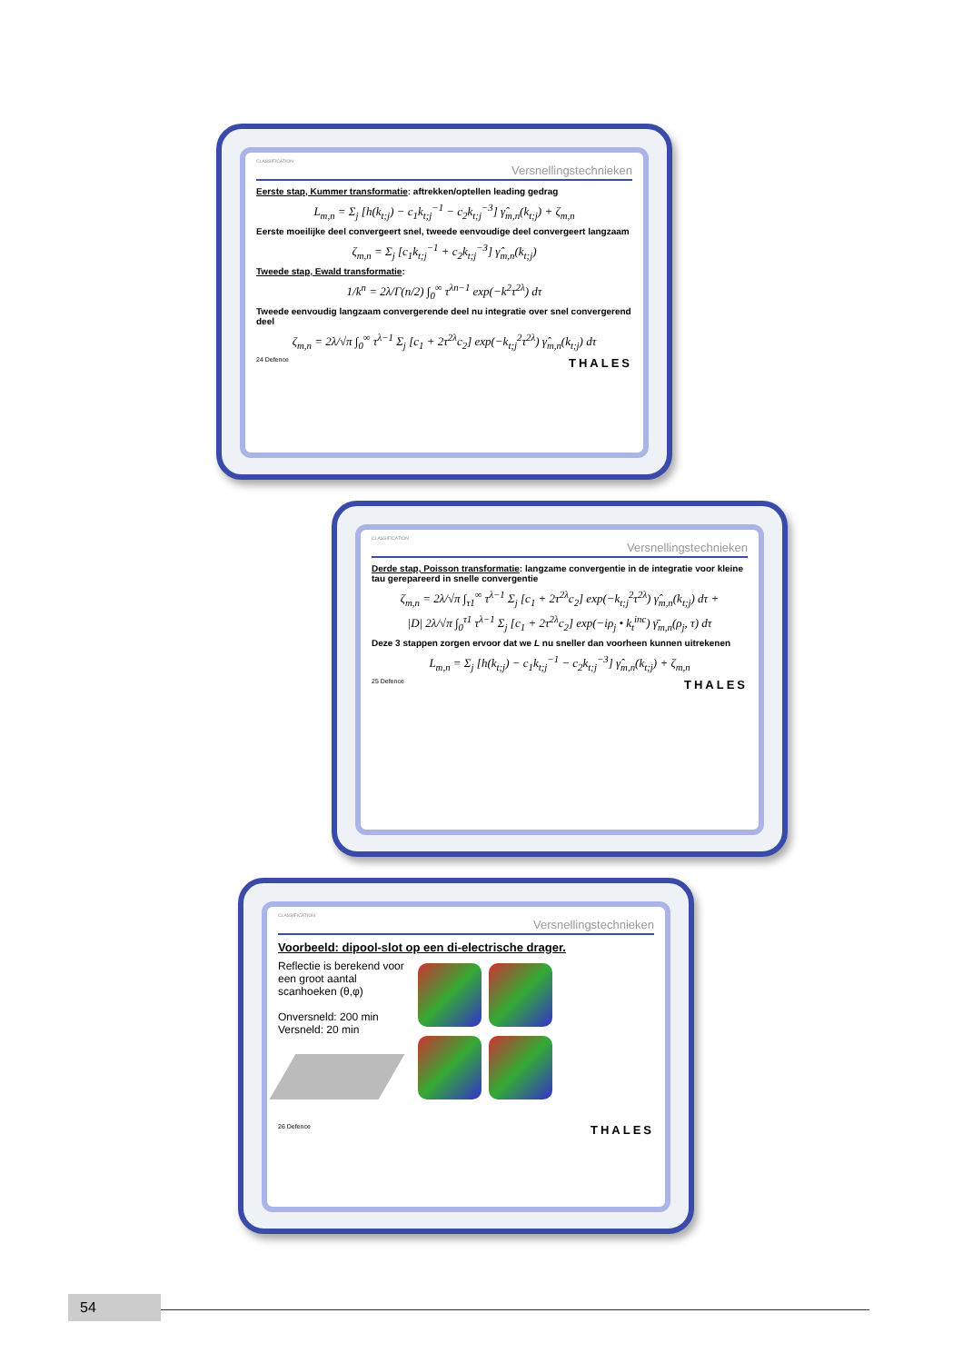CLASSIFICATION
Versnellingstechnieken
Eerste stap, Kummer transformatie: aftrekken/optellen leading gedrag
L<sub>m,n</sub> = Σ<sub>j</sub> [h(k<sub>t;j</sub>) − c<sub>1</sub>k<sub>t;j</sub><sup>−1</sup> − c<sub>2</sub>k<sub>t;j</sub><sup>−3</sup>] γ̂<sub>m,n</sub>(k<sub>t;j</sub>) + ζ<sub>m,n</sub>
Eerste moeilijke deel convergeert snel, tweede eenvoudige deel convergeert langzaam
ζ<sub>m,n</sub> = Σ<sub>j</sub> [c<sub>1</sub>k<sub>t;j</sub><sup>−1</sup> + c<sub>2</sub>k<sub>t;j</sub><sup>−3</sup>] γ̂<sub>m,n</sub>(k<sub>t;j</sub>)
Tweede stap, Ewald transformatie:
1/k<sup>n</sup> = 2λ/Γ(n/2) ∫<sub>0</sub><sup>∞</sup> τ<sup>λn−1</sup> exp(−k<sup>2</sup>τ<sup>2λ</sup>) dτ
Tweede eenvoudig langzaam convergerende deel nu integratie over snel convergerend deel
ζ<sub>m,n</sub> = 2λ/√π ∫<sub>0</sub><sup>∞</sup> τ<sup>λ−1</sup> Σ<sub>j</sub> [c<sub>1</sub> + 2τ<sup>2λ</sup>c<sub>2</sub>] exp(−k<sub>t;j</sub><sup>2</sup>τ<sup>2λ</sup>) γ̂<sub>m,n</sub>(k<sub>t;j</sub>) dτ
24 Defence THALES
CLASSIFICATION
Versnellingstechnieken
Derde stap, Poisson transformatie: langzame convergentie in de integratie voor kleine tau gerepareerd in snelle convergentie
ζ<sub>m,n</sub> = 2λ/√π ∫<sub>τ1</sub><sup>∞</sup> τ<sup>λ−1</sup> Σ<sub>j</sub> [c<sub>1</sub> + 2τ<sup>2λ</sup>c<sub>2</sub>] exp(−k<sub>t;j</sub><sup>2</sup>τ<sup>2λ</sup>) γ̂<sub>m,n</sub>(k<sub>t;j</sub>) dτ +
|D| 2λ/√π ∫<sub>0</sub><sup>τ1</sup> τ<sup>λ−1</sup> Σ<sub>j</sub> [c<sub>1</sub> + 2τ<sup>2λ</sup>c<sub>2</sub>] exp(−iρ<sub>j</sub> • k<sub>t</sub><sup>inc</sup>) γ̄<sub>m,n</sub>(ρ<sub>j</sub>, τ) dτ
Deze 3 stappen zorgen ervoor dat we L nu sneller dan voorheen kunnen uitrekenen
L<sub>m,n</sub> = Σ<sub>j</sub> [h(k<sub>t;j</sub>) − c<sub>1</sub>k<sub>t;j</sub><sup>−1</sup> − c<sub>2</sub>k<sub>t;j</sub><sup>−3</sup>] γ̂<sub>m,n</sub>(k<sub>t;j</sub>) + ζ<sub>m,n</sub>
25 Defence THALES
CLASSIFICATION
Versnellingstechnieken
Voorbeeld: dipool-slot op een di-electrische drager.
Reflectie is berekend voor een groot aantal scanhoeken (θ,φ)
Onversneld: 200 min
Versneld: 20 min
26 Defence THALES
54